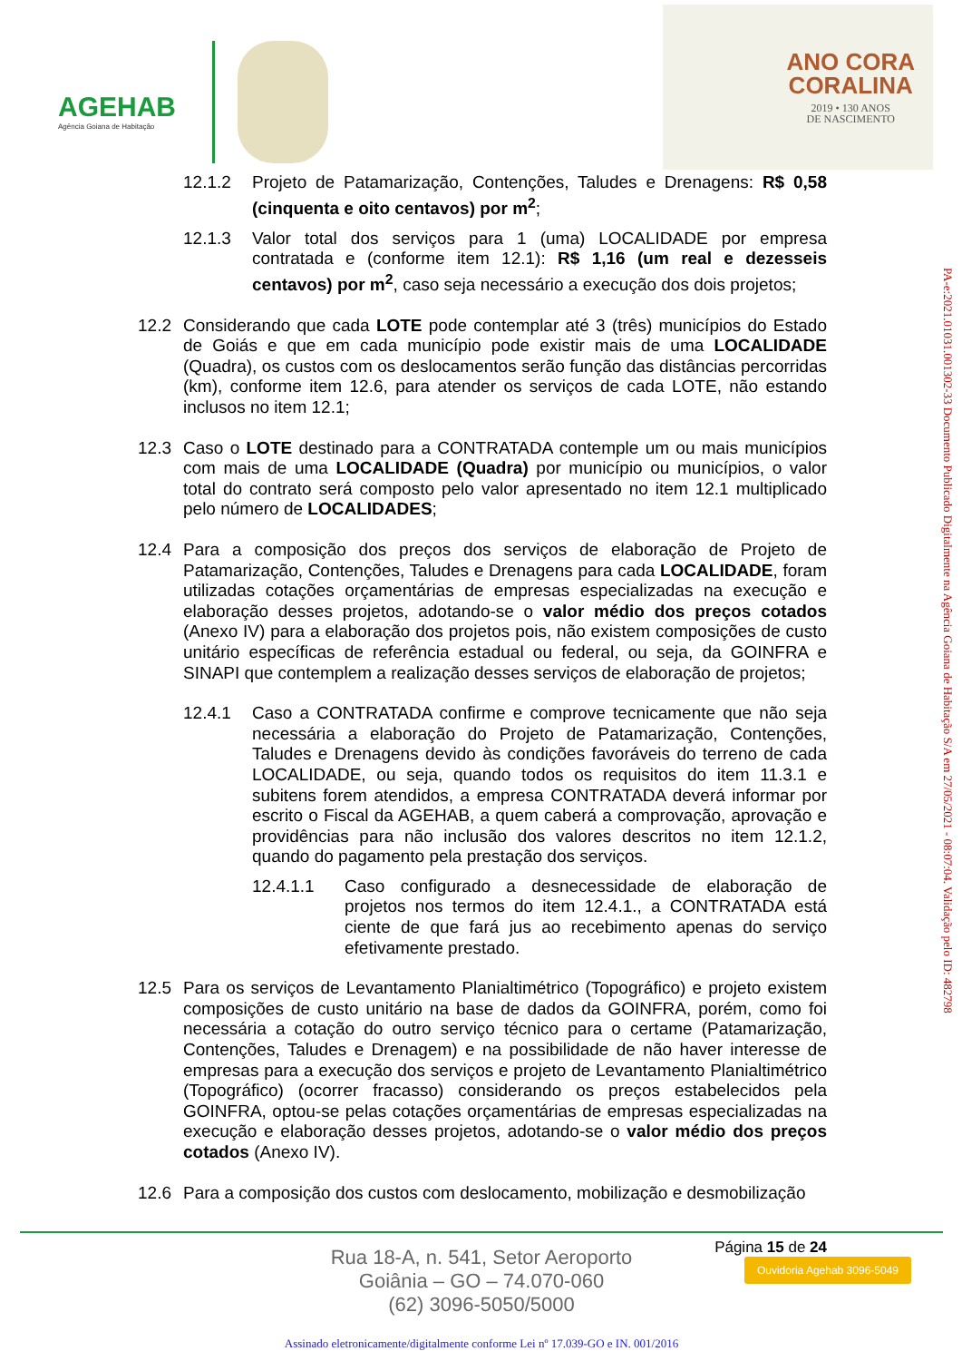AGEHAB
Agência Goiana de Habitação
ANO CORA
CORALINA
2019 • 130 ANOS
DE NASCIMENTO
12.1.2 Projeto de Patamarização, Contenções, Taludes e Drenagens: R$ 0,58 (cinquenta e oito centavos) por m<sup>2</sup>;
12.1.3 Valor total dos serviços para 1 (uma) LOCALIDADE por empresa contratada e (conforme item 12.1): R$ 1,16 (um real e dezesseis centavos) por m<sup>2</sup>, caso seja necessário a execução dos dois projetos;
12.2 Considerando que cada LOTE pode contemplar até 3 (três) municípios do Estado de Goiás e que em cada município pode existir mais de uma LOCALIDADE (Quadra), os custos com os deslocamentos serão função das distâncias percorridas (km), conforme item 12.6, para atender os serviços de cada LOTE, não estando inclusos no item 12.1;
12.3 Caso o LOTE destinado para a CONTRATADA contemple um ou mais municípios com mais de uma LOCALIDADE (Quadra) por município ou municípios, o valor total do contrato será composto pelo valor apresentado no item 12.1 multiplicado pelo número de LOCALIDADES;
12.4 Para a composição dos preços dos serviços de elaboração de Projeto de Patamarização, Contenções, Taludes e Drenagens para cada LOCALIDADE, foram utilizadas cotações orçamentárias de empresas especializadas na execução e elaboração desses projetos, adotando-se o valor médio dos preços cotados (Anexo IV) para a elaboração dos projetos pois, não existem composições de custo unitário específicas de referência estadual ou federal, ou seja, da GOINFRA e SINAPI que contemplem a realização desses serviços de elaboração de projetos;
12.4.1 Caso a CONTRATADA confirme e comprove tecnicamente que não seja necessária a elaboração do Projeto de Patamarização, Contenções, Taludes e Drenagens devido às condições favoráveis do terreno de cada LOCALIDADE, ou seja, quando todos os requisitos do item 11.3.1 e subitens forem atendidos, a empresa CONTRATADA deverá informar por escrito o Fiscal da AGEHAB, a quem caberá a comprovação, aprovação e providências para não inclusão dos valores descritos no item 12.1.2, quando do pagamento pela prestação dos serviços.
12.4.1.1 Caso configurado a desnecessidade de elaboração de projetos nos termos do item 12.4.1., a CONTRATADA está ciente de que fará jus ao recebimento apenas do serviço efetivamente prestado.
12.5 Para os serviços de Levantamento Planialtimétrico (Topográfico) e projeto existem composições de custo unitário na base de dados da GOINFRA, porém, como foi necessária a cotação do outro serviço técnico para o certame (Patamarização, Contenções, Taludes e Drenagem) e na possibilidade de não haver interesse de empresas para a execução dos serviços e projeto de Levantamento Planialtimétrico (Topográfico) (ocorrer fracasso) considerando os preços estabelecidos pela GOINFRA, optou-se pelas cotações orçamentárias de empresas especializadas na execução e elaboração desses projetos, adotando-se o valor médio dos preços cotados (Anexo IV).
12.6 Para a composição dos custos com deslocamento, mobilização e desmobilização
PA-e:2021.01031.001302-33 Documento Publicado Digitalmente na Agência Goiana de Habitação S/A em 27/05/2021 - 08:07:04. Validação pelo ID: 482798
Página 15 de 24
Rua 18-A, n. 541, Setor Aeroporto
Goiânia – GO – 74.070-060
(62) 3096-5050/5000
Ouvidoria Agehab 3096-5049
Assinado eletronicamente/digitalmente conforme Lei nº 17.039-GO e IN. 001/2016